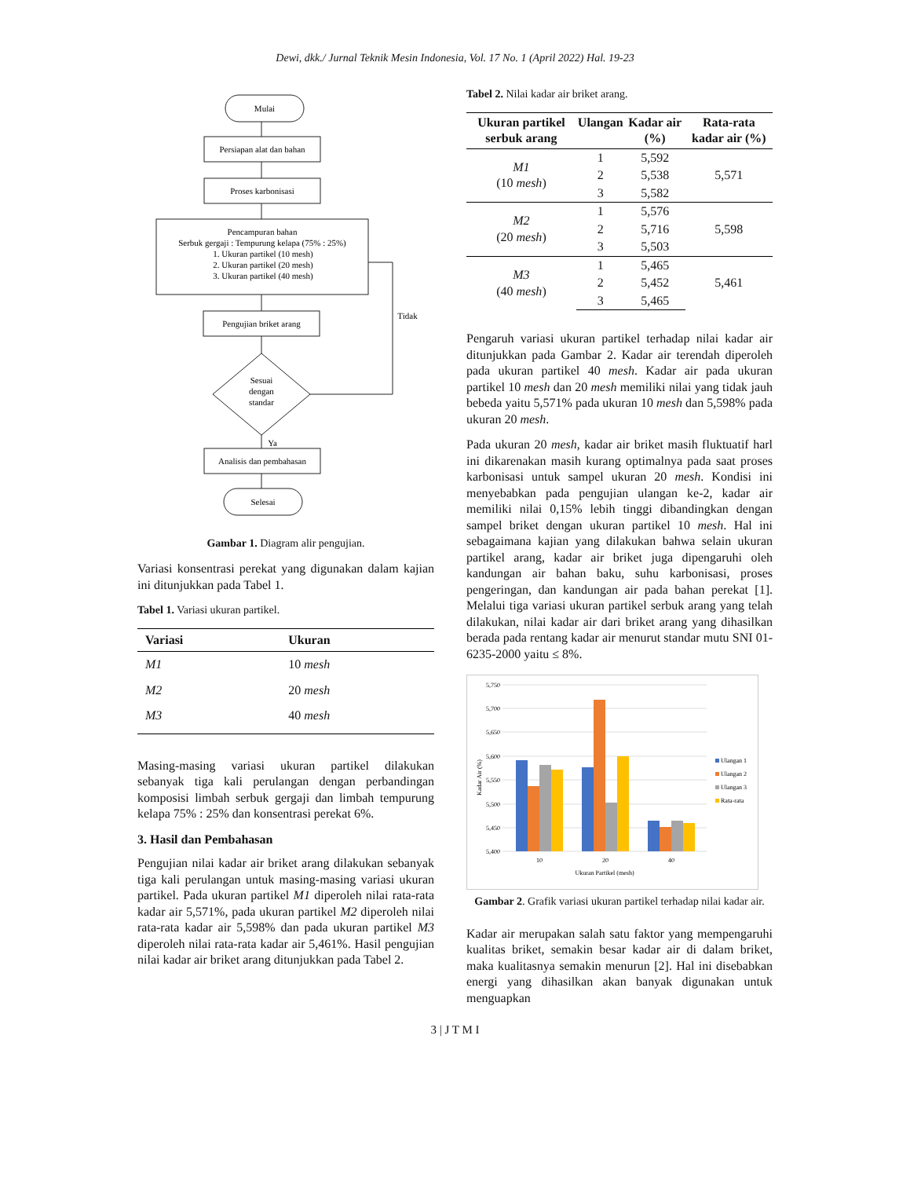Dewi, dkk./ Jurnal Teknik Mesin Indonesia, Vol. 17 No. 1 (April 2022) Hal. 19-23
Mulai
Persiapan alat dan bahan
Proses karbonisasi
Pencampuran bahan
Serbuk gergaji : Tempurung kelapa (75% : 25%)
1. Ukuran partikel (10 mesh)
2. Ukuran partikel (20 mesh)
3. Ukuran partikel (40 mesh)
Pengujian briket arang
Sesuai
dengan
standar
Tidak
Ya
Analisis dan pembahasan
Selesai
Gambar 1. Diagram alir pengujian.
Variasi konsentrasi perekat yang digunakan dalam kajian ini ditunjukkan pada Tabel 1.
Tabel 1. Variasi ukuran partikel.
| Variasi | Ukuran |
| --- | --- |
| M1 | 10 mesh |
| M2 | 20 mesh |
| M3 | 40 mesh |
Masing-masing variasi ukuran partikel dilakukan sebanyak tiga kali perulangan dengan perbandingan komposisi limbah serbuk gergaji dan limbah tempurung kelapa 75% : 25% dan konsentrasi perekat 6%.
3. Hasil dan Pembahasan
Pengujian nilai kadar air briket arang dilakukan sebanyak tiga kali perulangan untuk masing-masing variasi ukuran partikel. Pada ukuran partikel M1 diperoleh nilai rata-rata kadar air 5,571%, pada ukuran partikel M2 diperoleh nilai rata-rata kadar air 5,598% dan pada ukuran partikel M3 diperoleh nilai rata-rata kadar air 5,461%. Hasil pengujian nilai kadar air briket arang ditunjukkan pada Tabel 2.
Tabel 2. Nilai kadar air briket arang.
| Ukuran partikel serbuk arang | Ulangan | Kadar air (%) | Rata-rata kadar air (%) |
| --- | --- | --- | --- |
| M1 (10 mesh ) | 1 | 5,592 | 5,571 |
| | 2 | 5,538 | |
| | 3 | 5,582 | |
| M2 (20 mesh ) | 1 | 5,576 | 5,598 |
| | 2 | 5,716 | |
| | 3 | 5,503 | |
| M3 (40 mesh ) | 1 | 5,465 | 5,461 |
| | 2 | 5,452 | |
| | 3 | 5,465 | |
Pengaruh variasi ukuran partikel terhadap nilai kadar air ditunjukkan pada Gambar 2. Kadar air terendah diperoleh pada ukuran partikel 40 mesh. Kadar air pada ukuran partikel 10 mesh dan 20 mesh memiliki nilai yang tidak jauh bebeda yaitu 5,571% pada ukuran 10 mesh dan 5,598% pada ukuran 20 mesh.
Pada ukuran 20 mesh, kadar air briket masih fluktuatif harl ini dikarenakan masih kurang optimalnya pada saat proses karbonisasi untuk sampel ukuran 20 mesh. Kondisi ini menyebabkan pada pengujian ulangan ke-2, kadar air memiliki nilai 0,15% lebih tinggi dibandingkan dengan sampel briket dengan ukuran partikel 10 mesh. Hal ini sebagaimana kajian yang dilakukan bahwa selain ukuran partikel arang, kadar air briket juga dipengaruhi oleh kandungan air bahan baku, suhu karbonisasi, proses pengeringan, dan kandungan air pada bahan perekat [1]. Melalui tiga variasi ukuran partikel serbuk arang yang telah dilakukan, nilai kadar air dari briket arang yang dihasilkan berada pada rentang kadar air menurut standar mutu SNI 01-6235-2000 yaitu ≤ 8%.
5,750
5,700
5,650
5,600
5,550
5,500
5,450
5,400
Kadar Air (%)
10
20
40
Ukuran Partikel (mesh)
Ulangan 1
Ulangan 2
Ulangan 3
Rata-rata
Gambar 2. Grafik variasi ukuran partikel terhadap nilai kadar air.
Kadar air merupakan salah satu faktor yang mempengaruhi kualitas briket, semakin besar kadar air di dalam briket, maka kualitasnya semakin menurun [2]. Hal ini disebabkan energi yang dihasilkan akan banyak digunakan untuk menguapkan
3 | J T M I